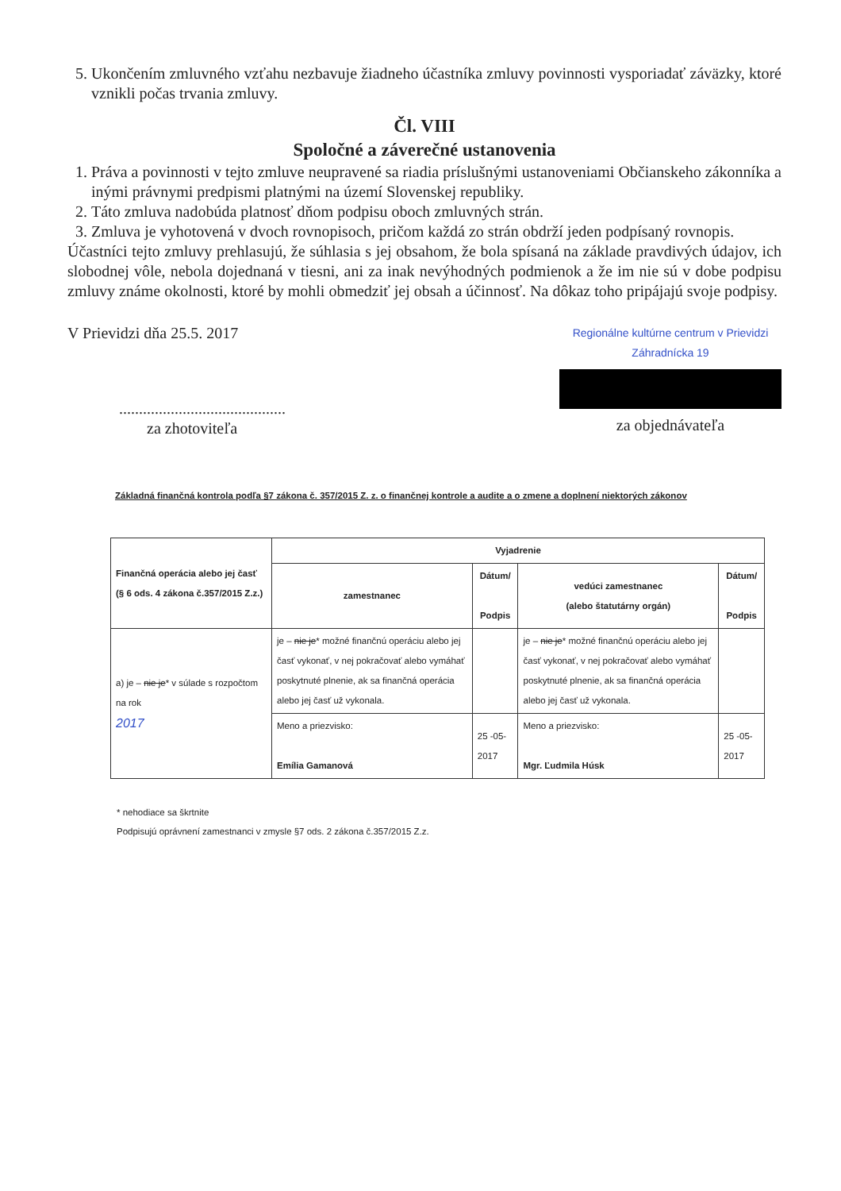5. Ukončením zmluvného vzťahu nezbavuje žiadneho účastníka zmluvy povinnosti vysporiadať záväzky, ktoré vznikli počas trvania zmluvy.
Čl. VIII
Spoločné a záverečné ustanovenia
1. Práva a povinnosti v tejto zmluve neupravené sa riadia príslušnými ustanoveniami Občianskeho zákonníka a inými právnymi predpismi platnými na území Slovenskej republiky.
2. Táto zmluva nadobúda platnosť dňom podpisu oboch zmluvných strán.
3. Zmluva je vyhotovená v dvoch rovnopisoch, pričom každá zo strán obdrží jeden podpísaný rovnopis.
Účastníci tejto zmluvy prehlasujú, že súhlasia s jej obsahom, že bola spísaná na základe pravdivých údajov, ich slobodnej vôle, nebola dojednaná v tiesni, ani za inak nevýhodných podmienok a že im nie sú v dobe podpisu zmluvy známe okolnosti, ktoré by mohli obmedziť jej obsah a účinnosť. Na dôkaz toho pripájajú svoje podpisy.
V Prievidzi dňa 25.5. 2017
..........................................
za zhotoviteľa
Regionálne kultúrne centrum v Prievidzi
Záhradnícka 19
za objednávateľa
Základná finančná kontrola podľa §7 zákona č. 357/2015 Z. z. o finančnej kontrole a audite a o zmene a doplnení niektorých zákonov
| Finančná operácia alebo jej časť (§ 6 ods. 4 zákona č.357/2015 Z.z.) | Vyjadrenie | | | |
| --- | --- | --- | --- | --- |
| | zamestnanec | Dátum/ Podpis | vedúci zamestnanec (alebo štatutárny orgán) | Dátum/ Podpis |
| a) je – nie je * v súlade s rozpočtom na rok 2017 | je – nie je * možné finančnú operáciu alebo jej časť vykonať, v nej pokračovať alebo vymáhať poskytnuté plnenie, ak sa finančná operácia alebo jej časť už vykonala. | | je – nie je * možné finančnú operáciu alebo jej časť vykonať, v nej pokračovať alebo vymáhať poskytnuté plnenie, ak sa finančná operácia alebo jej časť už vykonala. | |
| | Meno a priezvisko: Emília Gamanová | 25 -05- 2017 | Meno a priezvisko: Mgr. Ľudmila Húsk | 25 -05- 2017 |
* nehodiace sa škrtnite
Podpisujú oprávnení zamestnanci v zmysle §7 ods. 2 zákona č.357/2015 Z.z.